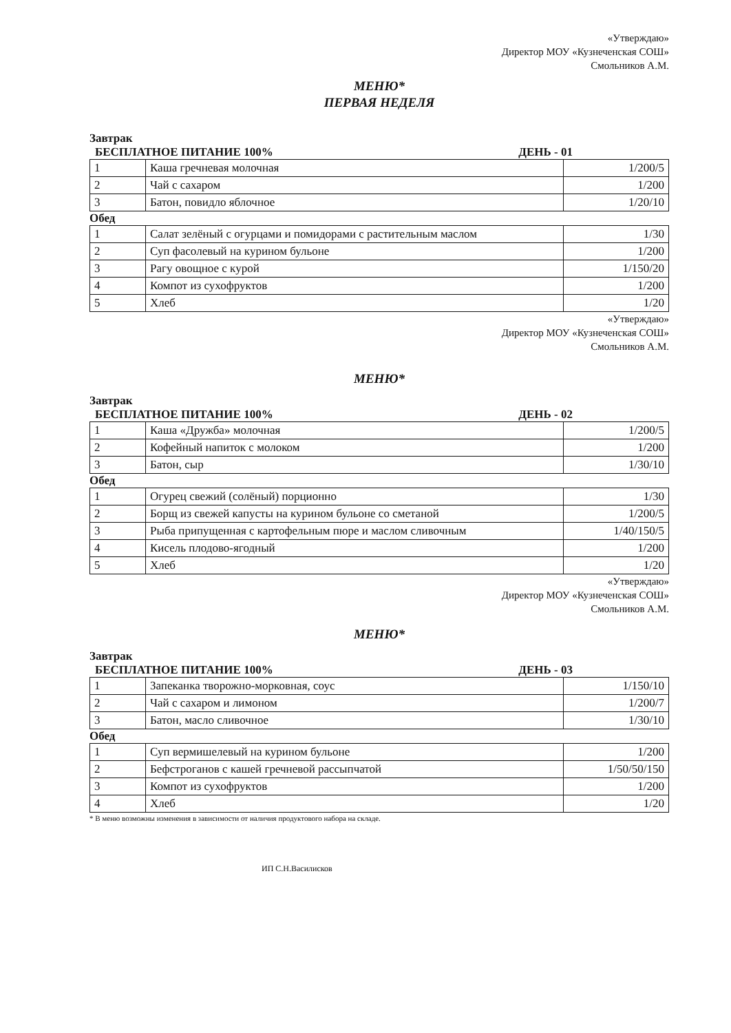«Утверждаю»
Директор МОУ «Кузнеченская СОШ»
Смольников А.М.
МЕНЮ*
ПЕРВАЯ НЕДЕЛЯ
Завтрак
БЕСПЛАТНОЕ ПИТАНИЕ 100% ДЕНЬ - 01
| 1 | Каша гречневая молочная | 1/200/5 |
| 2 | Чай с сахаром | 1/200 |
| 3 | Батон, повидло яблочное | 1/20/10 |
Обед
| 1 | Салат зелёный с огурцами и помидорами с растительным маслом | 1/30 |
| 2 | Суп фасолевый на курином бульоне | 1/200 |
| 3 | Рагу овощное с курой | 1/150/20 |
| 4 | Компот из сухофруктов | 1/200 |
| 5 | Хлеб | 1/20 |
«Утверждаю»
Директор МОУ «Кузнеченская СОШ»
Смольников А.М.
МЕНЮ*
Завтрак
БЕСПЛАТНОЕ ПИТАНИЕ 100% ДЕНЬ - 02
| 1 | Каша «Дружба» молочная | 1/200/5 |
| 2 | Кофейный напиток с молоком | 1/200 |
| 3 | Батон, сыр | 1/30/10 |
Обед
| 1 | Огурец свежий (солёный) порционно | 1/30 |
| 2 | Борщ из свежей капусты на курином бульоне со сметаной | 1/200/5 |
| 3 | Рыба припущенная с картофельным пюре и маслом сливочным | 1/40/150/5 |
| 4 | Кисель плодово-ягодный | 1/200 |
| 5 | Хлеб | 1/20 |
«Утверждаю»
Директор МОУ «Кузнеченская СОШ»
Смольников А.М.
МЕНЮ*
Завтрак
БЕСПЛАТНОЕ ПИТАНИЕ 100% ДЕНЬ - 03
| 1 | Запеканка творожно-морковная, соус | 1/150/10 |
| 2 | Чай с сахаром и лимоном | 1/200/7 |
| 3 | Батон, масло сливочное | 1/30/10 |
Обед
| 1 | Суп вермишелевый на курином бульоне | 1/200 |
| 2 | Бефстроганов с кашей гречневой рассыпчатой | 1/50/50/150 |
| 3 | Компот из сухофруктов | 1/200 |
| 4 | Хлеб | 1/20 |
* В меню возможны изменения в зависимости от наличия продуктового набора на складе.
ИП С.Н.Василисков